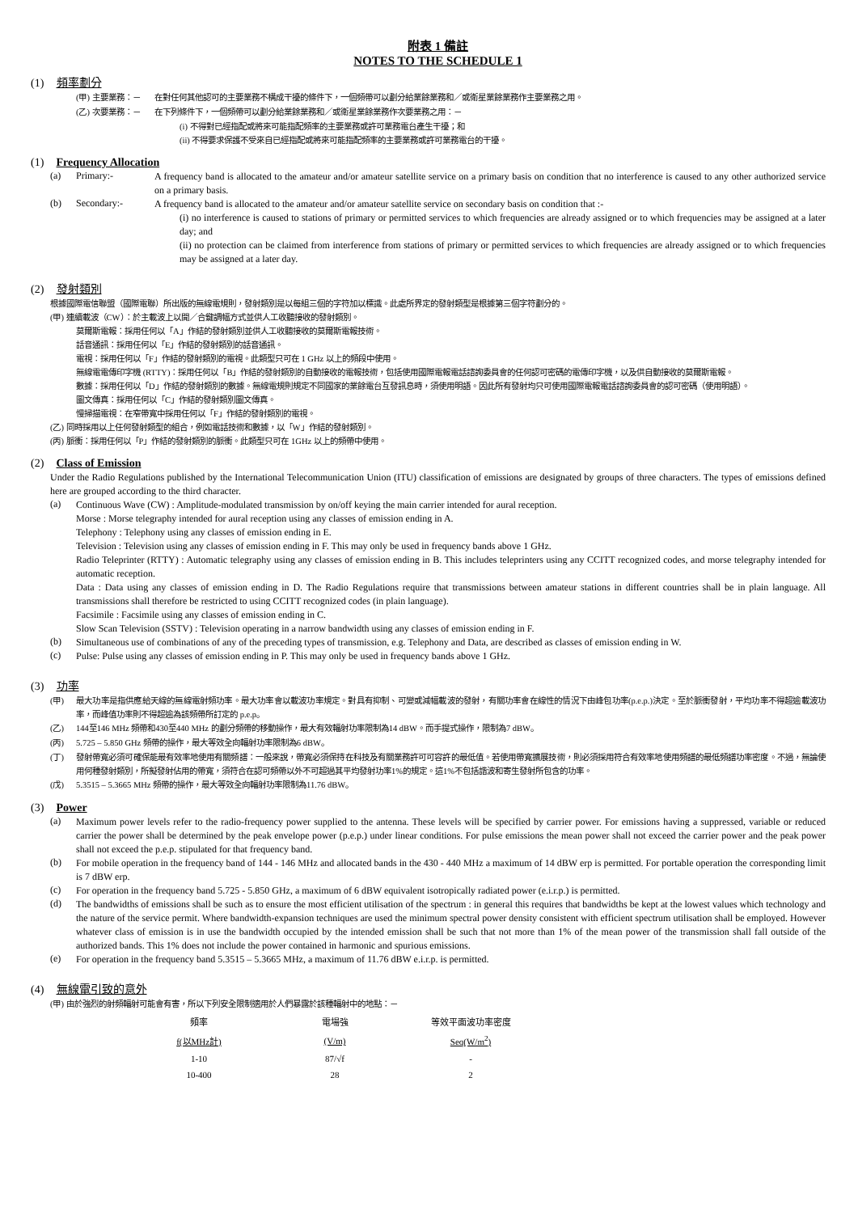附表 1 備註
NOTES TO THE SCHEDULE 1
(1) 頻率劃分
(甲) 主要業務：－ 在對任何其他認可的主要業務不構成干擾的條件下，一個頻帶可以劃分給業餘業務和／或衛星業餘業務作主要業務之用。
(乙) 次要業務：－ 在下列條件下，一個頻帶可以劃分給業餘業務和／或衛星業餘業務作次要業務之用：－
(i) 不得對已經指配或將來可能指配頻率的主要業務或許可業務電台產生干擾；和
(ii) 不得要求保護不受來自已經指配或將來可能指配頻率的主要業務或許可業務電台的干擾。
(1) Frequency Allocation
(a) Primary:-
A frequency band is allocated to the amateur and/or amateur satellite service on a primary basis on condition that no interference is caused to any other authorized service on a primary basis.
(b) Secondary:-
A frequency band is allocated to the amateur and/or amateur satellite service on secondary basis on condition that :-
(i) no interference is caused to stations of primary or permitted services to which frequencies are already assigned or to which frequencies may be assigned at a later day; and
(ii) no protection can be claimed from interference from stations of primary or permitted services to which frequencies are already assigned or to which frequencies may be assigned at a later day.
(2) 發射類別
根據國際電信聯盟（國際電聯）所出版的無線電規則，發射類別是以每組三個的字符加以標識。此處所界定的發射類型是根據第三個字符劃分的。
(甲) 連續載波（CW）：於主載波上以開／合鍵調幅方式並供人工收聽接收的發射類別。
莫爾斯電報：採用任何以「A」作結的發射類別並供人工收聽接收的莫爾斯電報技術。
話音通訊：採用任何以「E」作結的發射類別的話音通訊。
電視：採用任何以「F」作結的發射類別的電視。此類型只可在 1 GHz 以上的頻段中使用。
無線電電傳印字機 (RTTY)：採用任何以「B」作結的發射類別的自動接收的電報技術，包括使用國際電報電話諮詢委員會的任何認可密碼的電傳印字機，以及供自動接收的莫爾斯電報。
數據：採用任何以「D」作結的發射類別的數據。無線電規則規定不同國家的業餘電台互發訊息時，須使用明語。因此所有發射均只可使用國際電報電話諮詢委員會的認可密碼（使用明語）。
圖文傳真：採用任何以「C」作結的發射類別圖文傳真。
慢掃描電視：在窄帶寬中採用任何以「F」作結的發射類別的電視。
(乙) 同時採用以上任何發射類型的組合，例如電話技術和數據，以「W」作結的發射類別。
(丙) 脈衝：採用任何以「P」作結的發射類別的脈衝。此類型只可在 1GHz 以上的頻帶中使用。
(2) Class of Emission
Under the Radio Regulations published by the International Telecommunication Union (ITU) classification of emissions are designated by groups of three characters. The types of emissions defined here are grouped according to the third character.
(a)
Continuous Wave (CW) : Amplitude-modulated transmission by on/off keying the main carrier intended for aural reception.
Morse : Morse telegraphy intended for aural reception using any classes of emission ending in A.
Telephony : Telephony using any classes of emission ending in E.
Television : Television using any classes of emission ending in F. This may only be used in frequency bands above 1 GHz.
Radio Teleprinter (RTTY) : Automatic telegraphy using any classes of emission ending in B. This includes teleprinters using any CCITT recognized codes, and morse telegraphy intended for automatic reception.
Data : Data using any classes of emission ending in D. The Radio Regulations require that transmissions between amateur stations in different countries shall be in plain language. All transmissions shall therefore be restricted to using CCITT recognized codes (in plain language).
Facsimile : Facsimile using any classes of emission ending in C.
Slow Scan Television (SSTV) : Television operating in a narrow bandwidth using any classes of emission ending in F.
(b)
Simultaneous use of combinations of any of the preceding types of transmission, e.g. Telephony and Data, are described as classes of emission ending in W.
(c)
Pulse: Pulse using any classes of emission ending in P. This may only be used in frequency bands above 1 GHz.
(3) 功率
(甲)
最大功率是指供應給天線的無線電射頻功率。最大功率會以載波功率規定。對具有抑制、可變或減幅載波的發射，有關功率會在線性的情況下由峰包功率(p.e.p.)決定。至於脈衝發射，平均功率不得超逾載波功率，而峰值功率則不得超逾為該頻帶所訂定的 p.e.p。
(乙)
144至146 MHz 頻帶和430至440 MHz 的劃分頻帶的移動操作，最大有效輻射功率限制為14 dBW。而手提式操作，限制為7 dBW。
(丙)
5.725 – 5.850 GHz 頻帶的操作，最大等效全向輻射功率限制為6 dBW。
(丁)
發射帶寬必須可確保能最有效率地使用有關頻譜：一般來說，帶寬必須保持在科技及有關業務許可可容許的最低值。若使用帶寬擴展技術，則必須採用符合有效率地使用頻譜的最低頻譜功率密度。不過，無論使用何種發射類別，所擬發射佔用的帶寬，須符合在認可頻帶以外不可超過其平均發射功率1%的規定。這1%不包括諧波和寄生發射所包含的功率。
(戊)
5.3515 – 5.3665 MHz 頻帶的操作，最大等效全向輻射功率限制為11.76 dBW。
(3) Power
(a)
Maximum power levels refer to the radio-frequency power supplied to the antenna. These levels will be specified by carrier power. For emissions having a suppressed, variable or reduced carrier the power shall be determined by the peak envelope power (p.e.p.) under linear conditions. For pulse emissions the mean power shall not exceed the carrier power and the peak power shall not exceed the p.e.p. stipulated for that frequency band.
(b)
For mobile operation in the frequency band of 144 - 146 MHz and allocated bands in the 430 - 440 MHz a maximum of 14 dBW erp is permitted. For portable operation the corresponding limit is 7 dBW erp.
(c)
For operation in the frequency band 5.725 - 5.850 GHz, a maximum of 6 dBW equivalent isotropically radiated power (e.i.r.p.) is permitted.
(d)
The bandwidths of emissions shall be such as to ensure the most efficient utilisation of the spectrum : in general this requires that bandwidths be kept at the lowest values which technology and the nature of the service permit. Where bandwidth-expansion techniques are used the minimum spectral power density consistent with efficient spectrum utilisation shall be employed. However whatever class of emission is in use the bandwidth occupied by the intended emission shall be such that not more than 1% of the mean power of the transmission shall fall outside of the authorized bands. This 1% does not include the power contained in harmonic and spurious emissions.
(e)
For operation in the frequency band 5.3515 – 5.3665 MHz, a maximum of 11.76 dBW e.i.r.p. is permitted.
(4) 無線電引致的意外
(甲) 由於強烈的射頻輻射可能會有害，所以下列安全限制適用於人們暴露於該種輻射中的地點：－
| 頻率 | 電場強 | 等效平面波功率密度 |
| --- | --- | --- |
| f(以MHz計) | (V/m) | Seq(W/m<sup>2</sup>) |
| 1-10 | 87/√f | - |
| 10-400 | 28 | 2 |